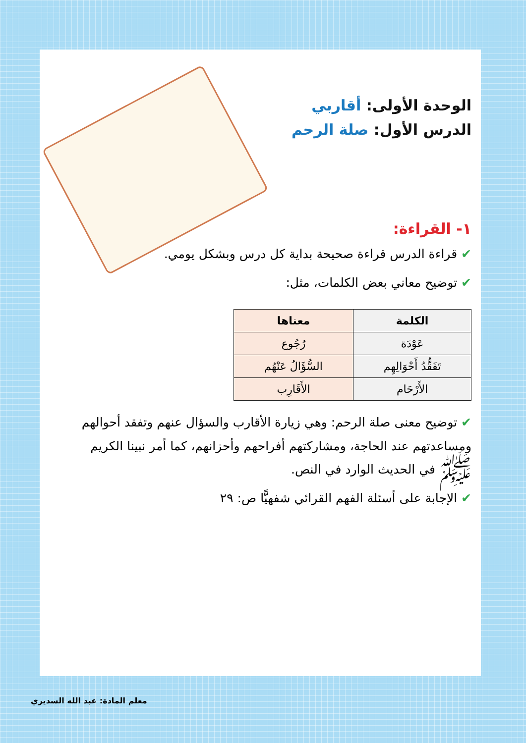الوحدة الأولى: أقاربي
الدرس الأول: صلة الرحم
١- القراءة:
✔ قراءة الدرس قراءة صحيحة بداية كل درس وبشكل يومي.
✔ توضيح معاني بعض الكلمات، مثل:
| الكلمة | معناها |
| --- | --- |
| عَوْدَة | رُجُوع |
| تَفَقُّدُ أَحْوَالِهِم | السُّؤَالُ عَنْهُم |
| الأَرْحَام | الأَقَارِب |
✔ توضيح معنى صلة الرحم: وهي زيارة الأقارب والسؤال عنهم وتفقد أحوالهم ومساعدتهم عند الحاجة، ومشاركتهم أفراحهم وأحزانهم، كما أمر نبينا الكريم ﷺ في الحديث الوارد في النص.
✔ الإجابة على أسئلة الفهم القرائي شفهيًّا ص: ٢٩
معلم المادة: عبد الله السديري